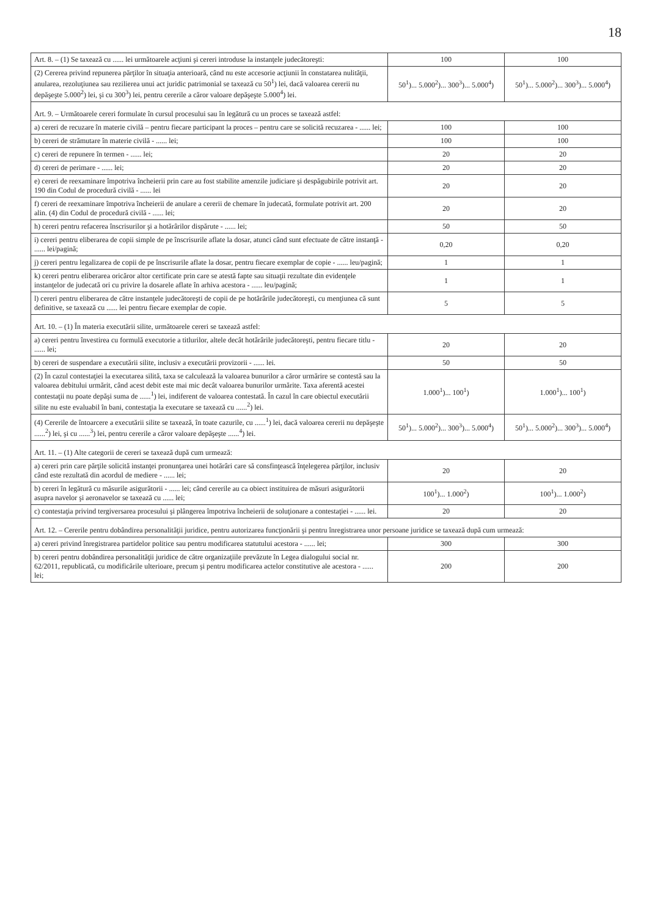18
| Art. 8. – (1) Se taxează cu ...... lei următoarele acţiuni şi cereri introduse la instanţele judecătoreşti: | 100 | 100 |
| (2) Cererea privind repunerea părţilor în situaţia anterioară, când nu este accesorie acţiunii în constatarea nulităţii, anularea, rezoluţiunea sau rezilierea unui act juridic patrimonial se taxează cu 50<sup>1</sup>) lei, dacă valoarea cererii nu depăşeşte 5.000<sup>2</sup>) lei, şi cu 300<sup>3</sup>) lei, pentru cererile a căror valoare depăşeşte 5.000<sup>4</sup>) lei. | 50<sup>1</sup>)... 5.000<sup>2</sup>)... 300<sup>3</sup>)... 5.000<sup>4</sup>) | 50<sup>1</sup>)... 5.000<sup>2</sup>)... 300<sup>3</sup>)... 5.000<sup>4</sup>) |
| Art. 9. – Următoarele cereri formulate în cursul procesului sau în legătură cu un proces se taxează astfel: | | |
| a) cereri de recuzare în materie civilă – pentru fiecare participant la proces – pentru care se solicită recuzarea - ...... lei; | 100 | 100 |
| b) cereri de strămutare în materie civilă - ...... lei; | 100 | 100 |
| c) cereri de repunere în termen - ...... lei; | 20 | 20 |
| d) cereri de perimare - ...... lei; | 20 | 20 |
| e) cereri de reexaminare împotriva încheierii prin care au fost stabilite amenzile judiciare şi despăgubirile potrivit art. 190 din Codul de procedură civilă - ...... lei | 20 | 20 |
| f) cereri de reexaminare împotriva încheierii de anulare a cererii de chemare în judecată, formulate potrivit art. 200 alin. (4) din Codul de procedură civilă - ...... lei; | 20 | 20 |
| h) cereri pentru refacerea înscrisurilor şi a hotărârilor dispărute - ...... lei; | 50 | 50 |
| i) cereri pentru eliberarea de copii simple de pe înscrisurile aflate la dosar, atunci când sunt efectuate de către instanţă - ...... lei/pagină; | 0,20 | 0,20 |
| j) cereri pentru legalizarea de copii de pe înscrisurile aflate la dosar, pentru fiecare exemplar de copie - ...... leu/pagină; | 1 | 1 |
| k) cereri pentru eliberarea oricăror altor certificate prin care se atestă fapte sau situaţii rezultate din evidenţele instanţelor de judecată ori cu privire la dosarele aflate în arhiva acestora - ...... leu/pagină; | 1 | 1 |
| l) cereri pentru eliberarea de către instanţele judecătoreşti de copii de pe hotărârile judecătoreşti, cu menţiunea că sunt definitive, se taxează cu ...... lei pentru fiecare exemplar de copie. | 5 | 5 |
| Art. 10. – (1) În materia executării silite, următoarele cereri se taxează astfel: | | |
| a) cereri pentru învestirea cu formulă executorie a titlurilor, altele decât hotărârile judecătoreşti, pentru fiecare titlu - ...... lei; | 20 | 20 |
| b) cereri de suspendare a executării silite, inclusiv a executării provizorii - ...... lei. | 50 | 50 |
| (2) În cazul contestaţiei la executarea silită, taxa se calculează la valoarea bunurilor a căror urmărire se contestă sau la valoarea debitului urmărit, când acest debit este mai mic decât valoarea bunurilor urmărite. Taxa aferentă acestei contestaţii nu poate depăşi suma de ......<sup>1</sup>) lei, indiferent de valoarea contestată. În cazul în care obiectul executării silite nu este evaluabil în bani, contestaţia la executare se taxează cu ......<sup>2</sup>) lei. | 1.000<sup>1</sup>)... 100<sup>1</sup>) | 1.000<sup>1</sup>)... 100<sup>1</sup>) |
| (4) Cererile de întoarcere a executării silite se taxează, în toate cazurile, cu ......<sup>1</sup>) lei, dacă valoarea cererii nu depăşeşte ......<sup>2</sup>) lei, şi cu ......<sup>3</sup>) lei, pentru cererile a căror valoare depăşeşte ......<sup>4</sup>) lei. | 50<sup>1</sup>)... 5.000<sup>2</sup>)... 300<sup>3</sup>)... 5.000<sup>4</sup>) | 50<sup>1</sup>)... 5.000<sup>2</sup>)... 300<sup>3</sup>)... 5.000<sup>4</sup>) |
| Art. 11. – (1) Alte categorii de cereri se taxează după cum urmează: | | |
| a) cereri prin care părţile solicită instanţei pronunţarea unei hotărâri care să consfinţească înţelegerea părţilor, inclusiv când este rezultată din acordul de mediere - ...... lei; | 20 | 20 |
| b) cereri în legătură cu măsurile asigurătorii - ...... lei; când cererile au ca obiect instituirea de măsuri asigurătorii asupra navelor şi aeronavelor se taxează cu ...... lei; | 100<sup>1</sup>)... 1.000<sup>2</sup>) | 100<sup>1</sup>)... 1.000<sup>2</sup>) |
| c) contestaţia privind tergiversarea procesului şi plângerea împotriva încheierii de soluţionare a contestaţiei - ...... lei. | 20 | 20 |
| Art. 12. – Cererile pentru dobândirea personalităţii juridice, pentru autorizarea funcţionării şi pentru înregistrarea unor persoane juridice se taxează după cum urmează: | | |
| a) cereri privind înregistrarea partidelor politice sau pentru modificarea statutului acestora - ...... lei; | 300 | 300 |
| b) cereri pentru dobândirea personalităţii juridice de către organizaţiile prevăzute în Legea dialogului social nr. 62/2011, republicată, cu modificările ulterioare, precum şi pentru modificarea actelor constitutive ale acestora - ...... lei; | 200 | 200 |